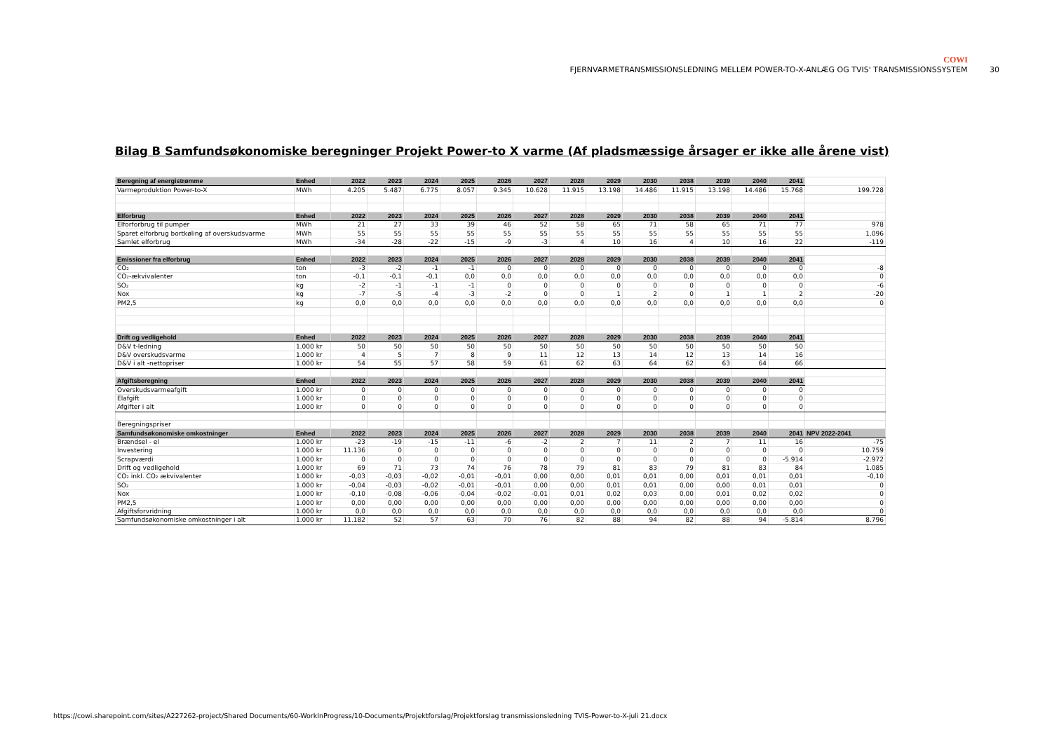COWI
FJERNVARMETRANSMISSIONSLEDNING MELLEM POWER-TO-X-ANLÆG OG TVIS' TRANSMISSIONSSYSTEM 30
Bilag B Samfundsøkonomiske beregninger Projekt Power-to X varme (Af pladsmæssige årsager er ikke alle årene vist)
| Beregning af energistrømme | Enhed | 2022 | 2023 | 2024 | 2025 | 2026 | 2027 | 2028 | 2029 | 2030 | 2038 | 2039 | 2040 | 2041 | |
| Varmeproduktion Power-to-X | MWh | 4.205 | 5.487 | 6.775 | 8.057 | 9.345 | 10.628 | 11.915 | 13.198 | 14.486 | 11.915 | 13.198 | 14.486 | 15.768 | 199.728 |
| Elforbrug | Enhed | 2022 | 2023 | 2024 | 2025 | 2026 | 2027 | 2028 | 2029 | 2030 | 2038 | 2039 | 2040 | 2041 | |
| Elforforbrug til pumper | MWh | 21 | 27 | 33 | 39 | 46 | 52 | 58 | 65 | 71 | 58 | 65 | 71 | 77 | 978 |
| Sparet elforbrug bortkøling af overskudsvarme | MWh | 55 | 55 | 55 | 55 | 55 | 55 | 55 | 55 | 55 | 55 | 55 | 55 | 55 | 1.096 |
| Samlet elforbrug | MWh | -34 | -28 | -22 | -15 | -9 | -3 | 4 | 10 | 16 | 4 | 10 | 16 | 22 | -119 |
| Emissioner fra elforbrug | Enhed | 2022 | 2023 | 2024 | 2025 | 2026 | 2027 | 2028 | 2029 | 2030 | 2038 | 2039 | 2040 | 2041 | |
| CO₂ | ton | -3 | -2 | -1 | -1 | 0 | 0 | 0 | 0 | 0 | 0 | 0 | 0 | 0 | -8 |
| CO₂-ækvivalenter | ton | -0,1 | -0,1 | -0,1 | 0,0 | 0,0 | 0,0 | 0,0 | 0,0 | 0,0 | 0,0 | 0,0 | 0,0 | 0,0 | 0 |
| SO₂ | kg | -2 | -1 | -1 | -1 | 0 | 0 | 0 | 0 | 0 | 0 | 0 | 0 | 0 | -6 |
| Nox | kg | -7 | -5 | -4 | -3 | -2 | 0 | 0 | 1 | 2 | 0 | 1 | 1 | 2 | -20 |
| PM2,5 | kg | 0,0 | 0,0 | 0,0 | 0,0 | 0,0 | 0,0 | 0,0 | 0,0 | 0,0 | 0,0 | 0,0 | 0,0 | 0,0 | 0 |
| Drift og vedligehold | Enhed | 2022 | 2023 | 2024 | 2025 | 2026 | 2027 | 2028 | 2029 | 2030 | 2038 | 2039 | 2040 | 2041 | |
| D&V t-ledning | 1.000 kr | 50 | 50 | 50 | 50 | 50 | 50 | 50 | 50 | 50 | 50 | 50 | 50 | 50 | |
| D&V overskudsvarme | 1.000 kr | 4 | 5 | 7 | 8 | 9 | 11 | 12 | 13 | 14 | 12 | 13 | 14 | 16 | |
| D&V i alt -nettopriser | 1.000 kr | 54 | 55 | 57 | 58 | 59 | 61 | 62 | 63 | 64 | 62 | 63 | 64 | 66 | |
| Afgiftsberegning | Enhed | 2022 | 2023 | 2024 | 2025 | 2026 | 2027 | 2028 | 2029 | 2030 | 2038 | 2039 | 2040 | 2041 | |
| Overskudsvarmeafgift | 1.000 kr | 0 | 0 | 0 | 0 | 0 | 0 | 0 | 0 | 0 | 0 | 0 | 0 | 0 | |
| Elafgift | 1.000 kr | 0 | 0 | 0 | 0 | 0 | 0 | 0 | 0 | 0 | 0 | 0 | 0 | 0 | |
| Afgifter i alt | 1.000 kr | 0 | 0 | 0 | 0 | 0 | 0 | 0 | 0 | 0 | 0 | 0 | 0 | 0 | |
| Beregningspriser | | | | | | | | | | | | | | | |
| Samfundsøkonomiske omkostninger | Enhed | 2022 | 2023 | 2024 | 2025 | 2026 | 2027 | 2028 | 2029 | 2030 | 2038 | 2039 | 2040 | 2041 | NPV 2022-2041 |
| Brændsel - el | 1.000 kr | -23 | -19 | -15 | -11 | -6 | -2 | 2 | 7 | 11 | 2 | 7 | 11 | 16 | -75 |
| Investering | 1.000 kr | 11.136 | 0 | 0 | 0 | 0 | 0 | 0 | 0 | 0 | 0 | 0 | 0 | 0 | 10.759 |
| Scrapværdi | 1.000 kr | 0 | 0 | 0 | 0 | 0 | 0 | 0 | 0 | 0 | 0 | 0 | 0 | -5.914 | -2.972 |
| Drift og vedligehold | 1.000 kr | 69 | 71 | 73 | 74 | 76 | 78 | 79 | 81 | 83 | 79 | 81 | 83 | 84 | 1.085 |
| CO₂ inkl. CO₂ ækvivalenter | 1.000 kr | -0,03 | -0,03 | -0,02 | -0,01 | -0,01 | 0,00 | 0,00 | 0,01 | 0,01 | 0,00 | 0,01 | 0,01 | 0,01 | -0,10 |
| SO₂ | 1.000 kr | -0,04 | -0,03 | -0,02 | -0,01 | -0,01 | 0,00 | 0,00 | 0,01 | 0,01 | 0,00 | 0,00 | 0,01 | 0,01 | 0 |
| Nox | 1.000 kr | -0,10 | -0,08 | -0,06 | -0,04 | -0,02 | -0,01 | 0,01 | 0,02 | 0,03 | 0,00 | 0,01 | 0,02 | 0,02 | 0 |
| PM2,5 | 1.000 kr | 0,00 | 0,00 | 0,00 | 0,00 | 0,00 | 0,00 | 0,00 | 0,00 | 0,00 | 0,00 | 0,00 | 0,00 | 0,00 | 0 |
| Afgiftsforvridning | 1.000 kr | 0,0 | 0,0 | 0,0 | 0,0 | 0,0 | 0,0 | 0,0 | 0,0 | 0,0 | 0,0 | 0,0 | 0,0 | 0,0 | 0 |
| Samfundsøkonomiske omkostninger i alt | 1.000 kr | 11.182 | 52 | 57 | 63 | 70 | 76 | 82 | 88 | 94 | 82 | 88 | 94 | -5.814 | 8.796 |
https://cowi.sharepoint.com/sites/A227262-project/Shared Documents/60-WorkInProgress/10-Documents/Projektforslag/Projektforslag transmissionsledning TVIS-Power-to-X-juli 21.docx